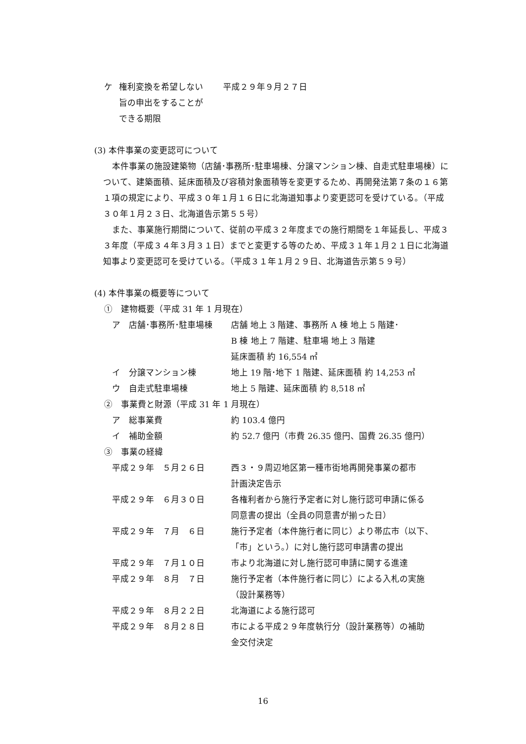ケ 権利変換を希望しない
旨の申出をすることが
できる期限 平成２９年９月２７日
(3) 本件事業の変更認可について
本件事業の施設建築物（店舗･事務所･駐車場棟、分譲マンション棟、自走式駐車場棟）について、建築面積、延床面積及び容積対象面積等を変更するため、再開発法第７条の１６第１項の規定により、平成３０年１月１６日に北海道知事より変更認可を受けている。（平成３０年１月２３日、北海道告示第５５号）
また、事業施行期間について、従前の平成３２年度までの施行期間を１年延長し、平成３３年度（平成３４年３月３１日）までと変更する等のため、平成３１年１月２１日に北海道知事より変更認可を受けている。（平成３１年１月２９日、北海道告示第５９号）
(4) 本件事業の概要等について
①　建物概要（平成 31 年 1 月現在）
ア　店舗･事務所･駐車場棟 店舗 地上 3 階建、事務所 A 棟 地上 5 階建･
B 棟 地上 7 階建、駐車場 地上 3 階建
延床面積 約 16,554 ㎡
イ　分譲マンション棟 地上 19 階･地下 1 階建、延床面積 約 14,253 ㎡
ウ　自走式駐車場棟 地上 5 階建、延床面積 約 8,518 ㎡
②　事業費と財源（平成 31 年 1 月現在）
ア　総事業費 約 103.4 億円
イ　補助金額 約 52.7 億円（市費 26.35 億円、国費 26.35 億円）
③　事業の経緯
平成２９年　５月２６日 西３・９周辺地区第一種市街地再開発事業の都市
計画決定告示
平成２９年　６月３０日 各権利者から施行予定者に対し施行認可申請に係る
同意書の提出（全員の同意書が揃った日）
平成２９年　７月　６日 施行予定者（本件施行者に同じ）より帯広市（以下、
「市」という。）に対し施行認可申請書の提出
平成２９年　７月１０日 市より北海道に対し施行認可申請に関する進達
平成２９年　８月　７日 施行予定者（本件施行者に同じ）による入札の実施
（設計業務等）
平成２９年　８月２２日 北海道による施行認可
平成２９年　８月２８日 市による平成２９年度執行分（設計業務等）の補助
金交付決定
16